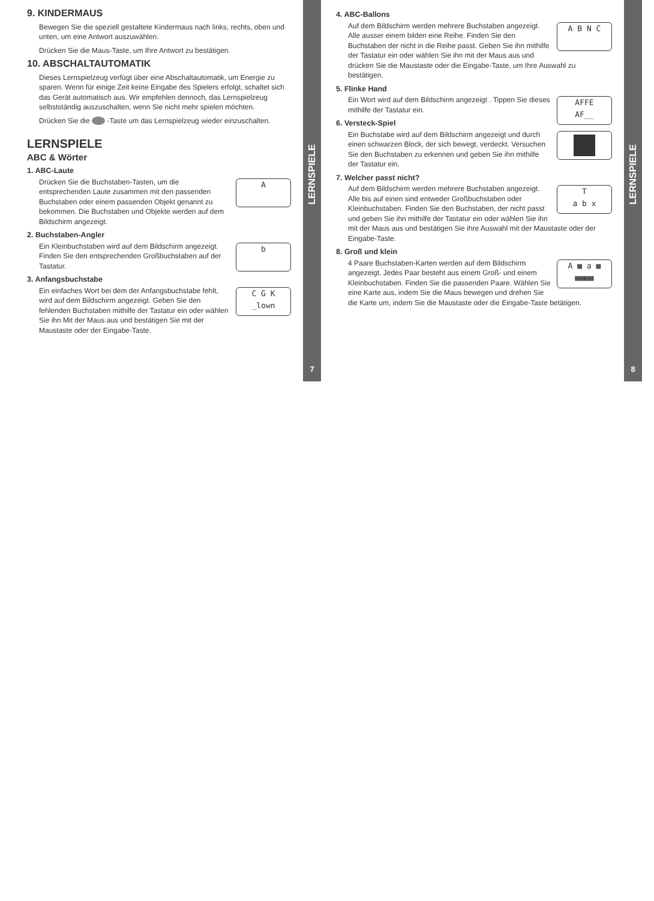9. KINDERMAUS
Bewegen Sie die speziell gestaltete Kindermaus nach links, rechts, oben und unten, um eine Antwort auszuwählen.
Drücken Sie die Maus-Taste, um Ihre Antwort zu bestätigen.
10. ABSCHALTAUTOMATIK
Dieses Lernspielzeug verfügt über eine Abschaltautomatik, um Energie zu sparen. Wenn für einige Zeit keine Eingabe des Spielers erfolgt, schaltet sich das Gerät automatisch aus. Wir empfehlen dennoch, das Lernspielzeug selbstständig auszuschalten, wenn Sie nicht mehr spielen möchten.
Drücken Sie die -Taste um das Lernspielzeug wieder einzuschalten.
LERNSPIELE
ABC & Wörter
1. ABC-Laute
A
Drücken Sie die Buchstaben-Tasten, um die entsprechenden Laute zusammen mit den passenden Buchstaben oder einem passenden Objekt genannt zu bekommen. Die Buchstaben und Objekte werden auf dem Bildschirm angezeigt.
2. Buchstaben-Angler
b
Ein Kleinbuchstaben wird auf dem Bildschirm angezeigt. Finden Sie den entsprechenden Großbuchstaben auf der Tastatur.
3. Anfangsbuchstabe
C G K
_lown
Ein einfaches Wort bei dem der Anfangsbuchstabe fehlt, wird auf dem Bildschirm angezeigt. Geben Sie den fehlenden Buchstaben mithilfe der Tastatur ein oder wählen Sie ihn Mit der Maus aus und bestätigen Sie mit der Maustaste oder der Eingabe-Taste.
LERNSPIELE
7
4. ABC-Ballons
A B N C
Auf dem Bildschirm werden mehrere Buchstaben angezeigt. Alle ausser einem bilden eine Reihe. Finden Sie den Buchstaben der nicht in die Reihe passt. Geben Sie ihn mithilfe der Tastatur ein oder wählen Sie ihn mit der Maus aus und drücken Sie die Maustaste oder die Eingabe-Taste, um Ihre Auswahl zu bestätigen.
5. Flinke Hand
AFFE
AF__
Ein Wort wird auf dem Bildschirm angezeigt . Tippen Sie dieses mithilfe der Tastatur ein.
6. Versteck-Spiel
Ein Buchstabe wird auf dem Bildschirm angezeigt und durch einen schwarzen Block, der sich bewegt, verdeckt. Versuchen Sie den Buchstaben zu erkennen und geben Sie ihn mithilfe der Tastatur ein.
7. Welcher passt nicht?
T
a b x
Auf dem Bildschirm werden mehrere Buchstaben angezeigt. Alle bis auf einen sind entweder Großbuchstaben oder Kleinbuchstaben. Finden Sie den Buchstaben, der nicht passt und geben Sie ihn mithilfe der Tastatur ein oder wählen Sie ihn mit der Maus aus und bestätigen Sie ihre Auswahl mit der Maustaste oder der Eingabe-Taste.
8. Groß und klein
A ▩ a ▩
▩▩▩▩
4 Paare Buchstaben-Karten werden auf dem Bildschirm angezeigt. Jedes Paar besteht aus einem Groß- und einem Kleinbuchstaben. Finden Sie die passenden Paare. Wählen Sie eine Karte aus, indem Sie die Maus bewegen und drehen Sie die Karte um, indem Sie die Maustaste oder die Eingabe-Taste betätigen.
LERNSPIELE
8